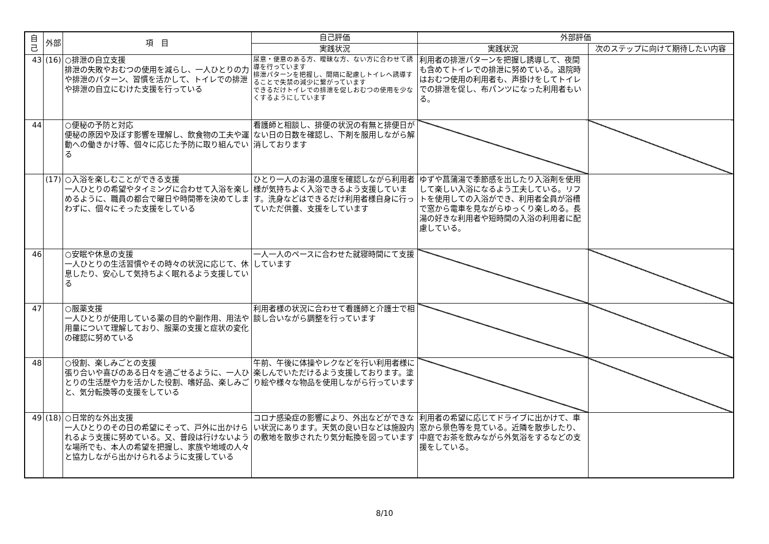| 自己 | 外部 | 項 目 | 自己評価 | 外部評価 | |
| --- | --- | --- | --- | --- | --- |
| | | | 実践状況 | 実践状況 | 次のステップに向けて期待したい内容 |
| 43 | (16) | ○排泄の自立支援 排泄の失敗やおむつの使用を減らし、一人ひとりの力や排泄のパターン、習慣を活かして、トイレでの排泄や排泄の自立にむけた支援を行っている | 尿意・便意のある方、曖昧な方、ない方に合わせて誘導を行っています 排泄パターンを把握し、間隔に配慮しトイレへ誘導することで失禁の減少に繋がっています できるだけトイレでの排泄を促しおむつの使用を少なくするようにしています | 利用者の排泄パターンを把握し誘導して、夜間も含めてトイレでの排泄に努めている。退院時はおむつ使用の利用者も、声掛けをしてトイレでの排泄を促し、布パンツになった利用者もいる。 | |
| 44 | | ○便秘の予防と対応 便秘の原因や及ぼす影響を理解し、飲食物の工夫や運動への働きかけ等、個々に応じた予防に取り組んでいる | 看護師と相談し、排便の状況の有無と排便日がない日の日数を確認し、下剤を服用しながら解消しております | | |
| | (17) | ○入浴を楽しむことができる支援 一人ひとりの希望やタイミングに合わせて入浴を楽しめるように、職員の都合で曜日や時間帯を決めてしまわずに、個々にそった支援をしている | ひとり一人のお湯の温度を確認しながら利用者様が気持ちよく入浴できるよう支援しています。洗身などはできるだけ利用者様自身に行っていただ供養、支援をしています | ゆずや菖蒲湯で季節感を出したり入浴剤を使用して楽しい入浴になるよう工夫している。リフトを使用しての入浴ができ、利用者全員が浴槽で窓から電車を見ながらゆっくり楽しめる。長湯の好きな利用者や短時間の入浴の利用者に配慮している。 | |
| 46 | | ○安眠や休息の支援 一人ひとりの生活習慣やその時々の状況に応じて、休息したり、安心して気持ちよく眠れるよう支援している | 一人一人のペースに合わせた就寝時間にて支援しています | | |
| 47 | | ○服薬支援 一人ひとりが使用している薬の目的や副作用、用法や用量について理解しており、服薬の支援と症状の変化の確認に努めている | 利用者様の状況に合わせて看護師と介護士で相談し合いながら調整を行っています | | |
| 48 | | ○役割、楽しみごとの支援 張り合いや喜びのある日々を過ごせるように、一人ひとりの生活歴や力を活かした役割、嗜好品、楽しみごと、気分転換等の支援をしている | 午前、午後に体操やレクなどを行い利用者様に楽しんでいただけるよう支援しております。塗り絵や様々な物品を使用しながら行っています | | |
| 49 | (18) | ○日常的な外出支援 一人ひとりのその日の希望にそって、戸外に出かけられるよう支援に努めている。又、普段は行けないような場所でも、本人の希望を把握し、家族や地域の人々と協力しながら出かけられるように支援している | コロナ感染症の影響により、外出などができない状況にあります。天気の良い日などは施設内の敷地を散歩されたり気分転換を図っています | 利用者の希望に応じてドライブに出かけて、車窓から景色等を見ている。近隣を散歩したり、中庭でお茶を飲みながら外気浴をするなどの支援をしている。 | |
8/10